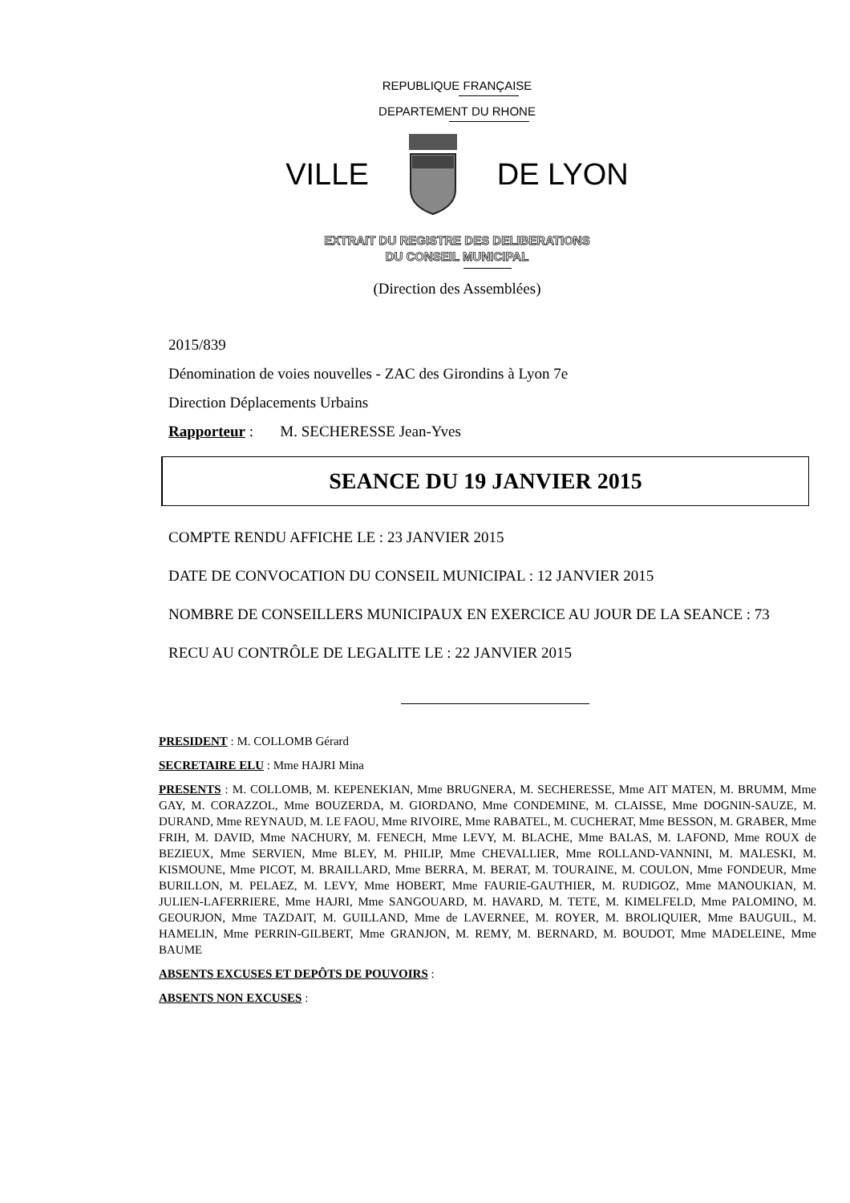REPUBLIQUE FRANÇAISE
DEPARTEMENT DU RHONE
VILLE DE LYON
EXTRAIT DU REGISTRE DES DELIBERATIONS
DU CONSEIL MUNICIPAL
(Direction des Assemblées)
2015/839
Dénomination de voies nouvelles - ZAC des Girondins à Lyon 7e
Direction Déplacements Urbains
Rapporteur : M. SECHERESSE Jean-Yves
SEANCE DU 19 JANVIER 2015
COMPTE RENDU AFFICHE LE : 23 JANVIER 2015
DATE DE CONVOCATION DU CONSEIL MUNICIPAL : 12 JANVIER 2015
NOMBRE DE CONSEILLERS MUNICIPAUX EN EXERCICE AU JOUR DE LA SEANCE : 73
RECU AU CONTRÔLE DE LEGALITE LE : 22 JANVIER 2015
PRESIDENT : M. COLLOMB Gérard
SECRETAIRE ELU : Mme HAJRI Mina
PRESENTS : M. COLLOMB, M. KEPENEKIAN, Mme BRUGNERA, M. SECHERESSE, Mme AIT MATEN, M. BRUMM, Mme GAY, M. CORAZZOL, Mme BOUZERDA, M. GIORDANO, Mme CONDEMINE, M. CLAISSE, Mme DOGNIN-SAUZE, M. DURAND, Mme REYNAUD, M. LE FAOU, Mme RIVOIRE, Mme RABATEL, M. CUCHERAT, Mme BESSON, M. GRABER, Mme FRIH, M. DAVID, Mme NACHURY, M. FENECH, Mme LEVY, M. BLACHE, Mme BALAS, M. LAFOND, Mme ROUX de BEZIEUX, Mme SERVIEN, Mme BLEY, M. PHILIP, Mme CHEVALLIER, Mme ROLLAND-VANNINI, M. MALESKI, M. KISMOUNE, Mme PICOT, M. BRAILLARD, Mme BERRA, M. BERAT, M. TOURAINE, M. COULON, Mme FONDEUR, Mme BURILLON, M. PELAEZ, M. LEVY, Mme HOBERT, Mme FAURIE-GAUTHIER, M. RUDIGOZ, Mme MANOUKIAN, M. JULIEN-LAFERRIERE, Mme HAJRI, Mme SANGOUARD, M. HAVARD, M. TETE, M. KIMELFELD, Mme PALOMINO, M. GEOURJON, Mme TAZDAIT, M. GUILLAND, Mme de LAVERNEE, M. ROYER, M. BROLIQUIER, Mme BAUGUIL, M. HAMELIN, Mme PERRIN-GILBERT, Mme GRANJON, M. REMY, M. BERNARD, M. BOUDOT, Mme MADELEINE, Mme BAUME
ABSENTS EXCUSES ET DEPÔTS DE POUVOIRS :
ABSENTS NON EXCUSES :